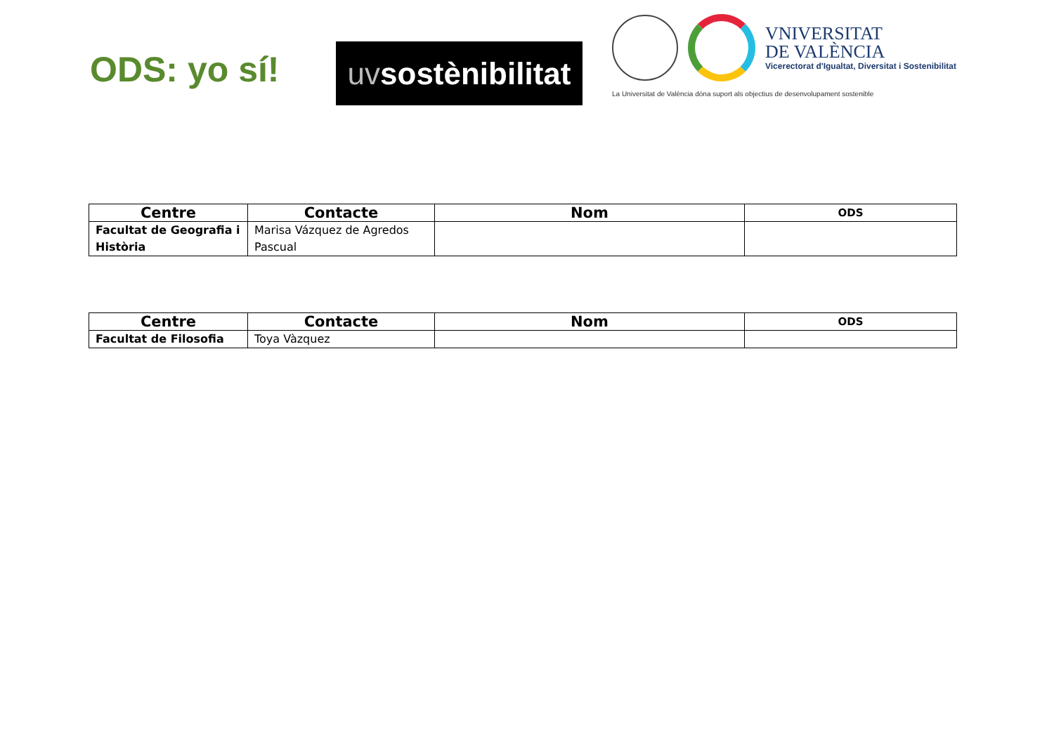ODS: yo sí!
uv sostènibilitat
VNIVERSITAT
DE VALÈNCIA
Vicerectorat d'Igualtat, Diversitat i Sostenibilitat
La Universitat de València dóna suport als objectius de desenvolupament sostenible
| Centre | Contacte | Nom | ODS |
| --- | --- | --- | --- |
| Facultat de Geografia i Història | Marisa Vázquez de Agredos Pascual | | |
| Centre | Contacte | Nom | ODS |
| --- | --- | --- | --- |
| Facultat de Filosofia | Toya Vàzquez | | |